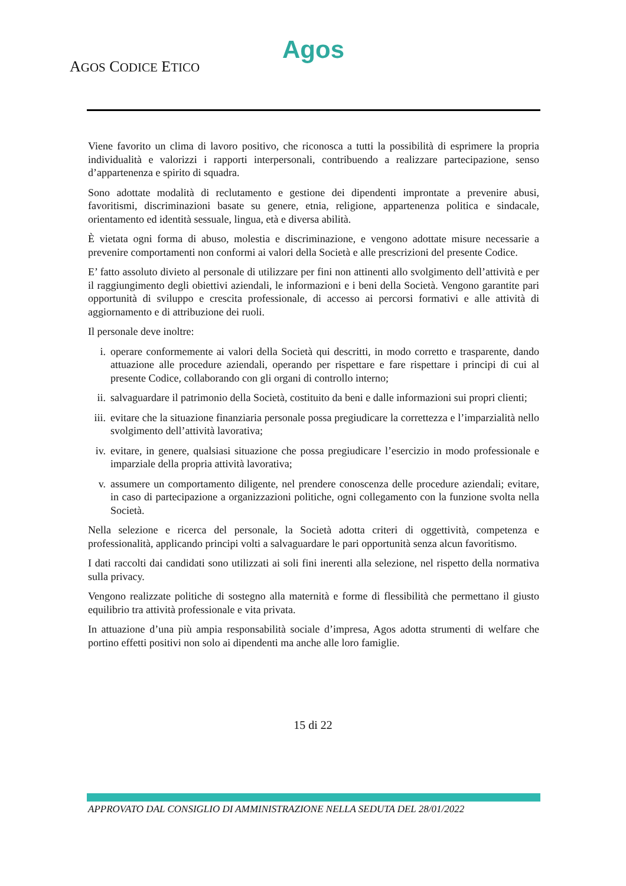Agos
AGOS CODICE ETICO
Viene favorito un clima di lavoro positivo, che riconosca a tutti la possibilità di esprimere la propria individualità e valorizzi i rapporti interpersonali, contribuendo a realizzare partecipazione, senso d’appartenenza e spirito di squadra.
Sono adottate modalità di reclutamento e gestione dei dipendenti improntate a prevenire abusi, favoritismi, discriminazioni basate su genere, etnia, religione, appartenenza politica e sindacale, orientamento ed identità sessuale, lingua, età e diversa abilità.
È vietata ogni forma di abuso, molestia e discriminazione, e vengono adottate misure necessarie a prevenire comportamenti non conformi ai valori della Società e alle prescrizioni del presente Codice.
E’ fatto assoluto divieto al personale di utilizzare per fini non attinenti allo svolgimento dell’attività e per il raggiungimento degli obiettivi aziendali, le informazioni e i beni della Società. Vengono garantite pari opportunità di sviluppo e crescita professionale, di accesso ai percorsi formativi e alle attività di aggiornamento e di attribuzione dei ruoli.
Il personale deve inoltre:
i. operare conformemente ai valori della Società qui descritti, in modo corretto e trasparente, dando attuazione alle procedure aziendali, operando per rispettare e fare rispettare i principi di cui al presente Codice, collaborando con gli organi di controllo interno;
ii. salvaguardare il patrimonio della Società, costituito da beni e dalle informazioni sui propri clienti;
iii.
evitare che la situazione finanziaria personale possa pregiudicare la correttezza e l’imparzialità nello svolgimento dell’attività lavorativa;
iv. evitare, in genere, qualsiasi situazione che possa pregiudicare l’esercizio in modo professionale e imparziale della propria attività lavorativa;
v. assumere un comportamento diligente, nel prendere conoscenza delle procedure aziendali; evitare, in caso di partecipazione a organizzazioni politiche, ogni collegamento con la funzione svolta nella Società.
Nella selezione e ricerca del personale, la Società adotta criteri di oggettività, competenza e professionalità, applicando principi volti a salvaguardare le pari opportunità senza alcun favoritismo.
I dati raccolti dai candidati sono utilizzati ai soli fini inerenti alla selezione, nel rispetto della normativa sulla privacy.
Vengono realizzate politiche di sostegno alla maternità e forme di flessibilità che permettano il giusto equilibrio tra attività professionale e vita privata.
In attuazione d’una più ampia responsabilità sociale d’impresa, Agos adotta strumenti di welfare che portino effetti positivi non solo ai dipendenti ma anche alle loro famiglie.
15 di 22
APPROVATO DAL CONSIGLIO DI AMMINISTRAZIONE NELLA SEDUTA DEL 28/01/2022